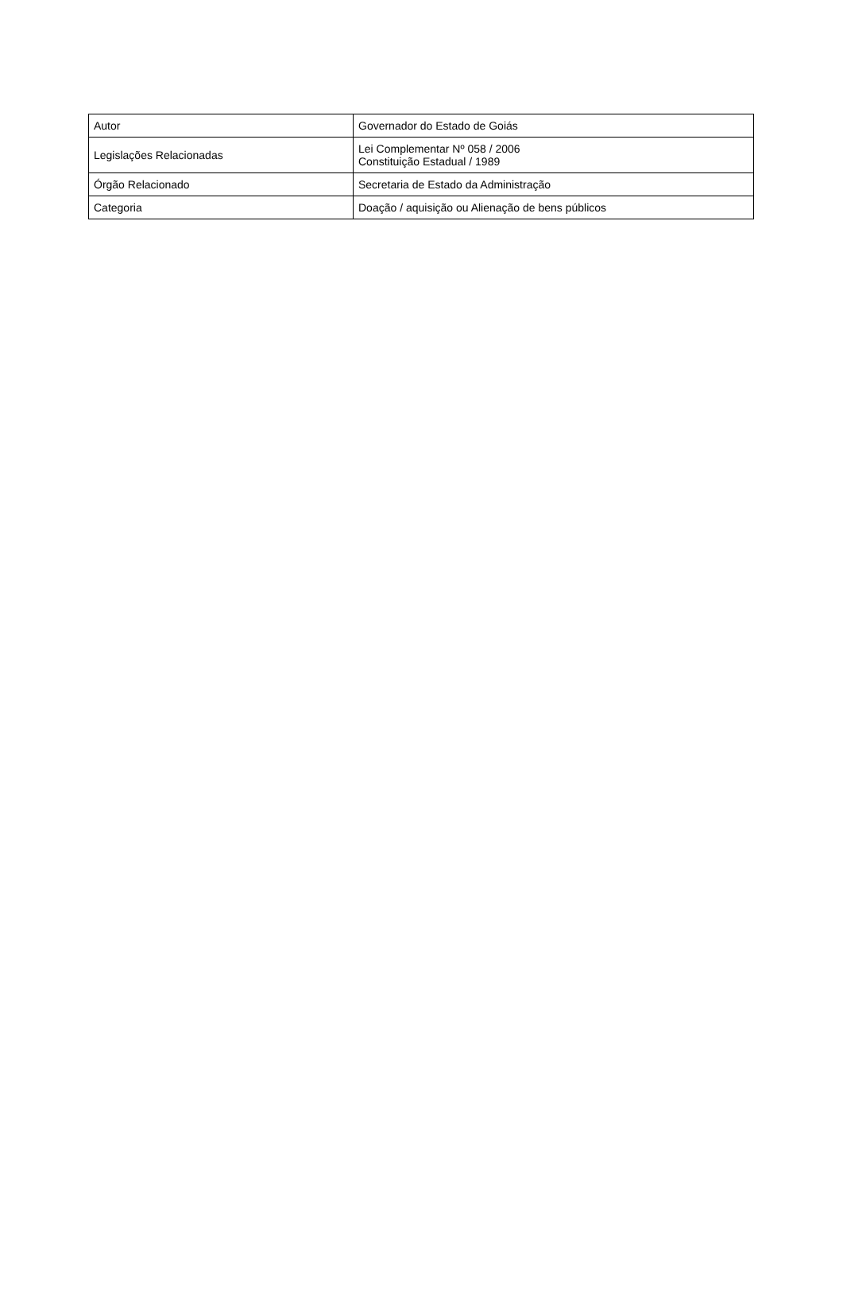| Autor | Governador do Estado de Goiás |
| Legislações Relacionadas | Lei Complementar Nº 058 / 2006 Constituição Estadual / 1989 |
| Órgão Relacionado | Secretaria de Estado da Administração |
| Categoria | Doação / aquisição ou Alienação de bens públicos |